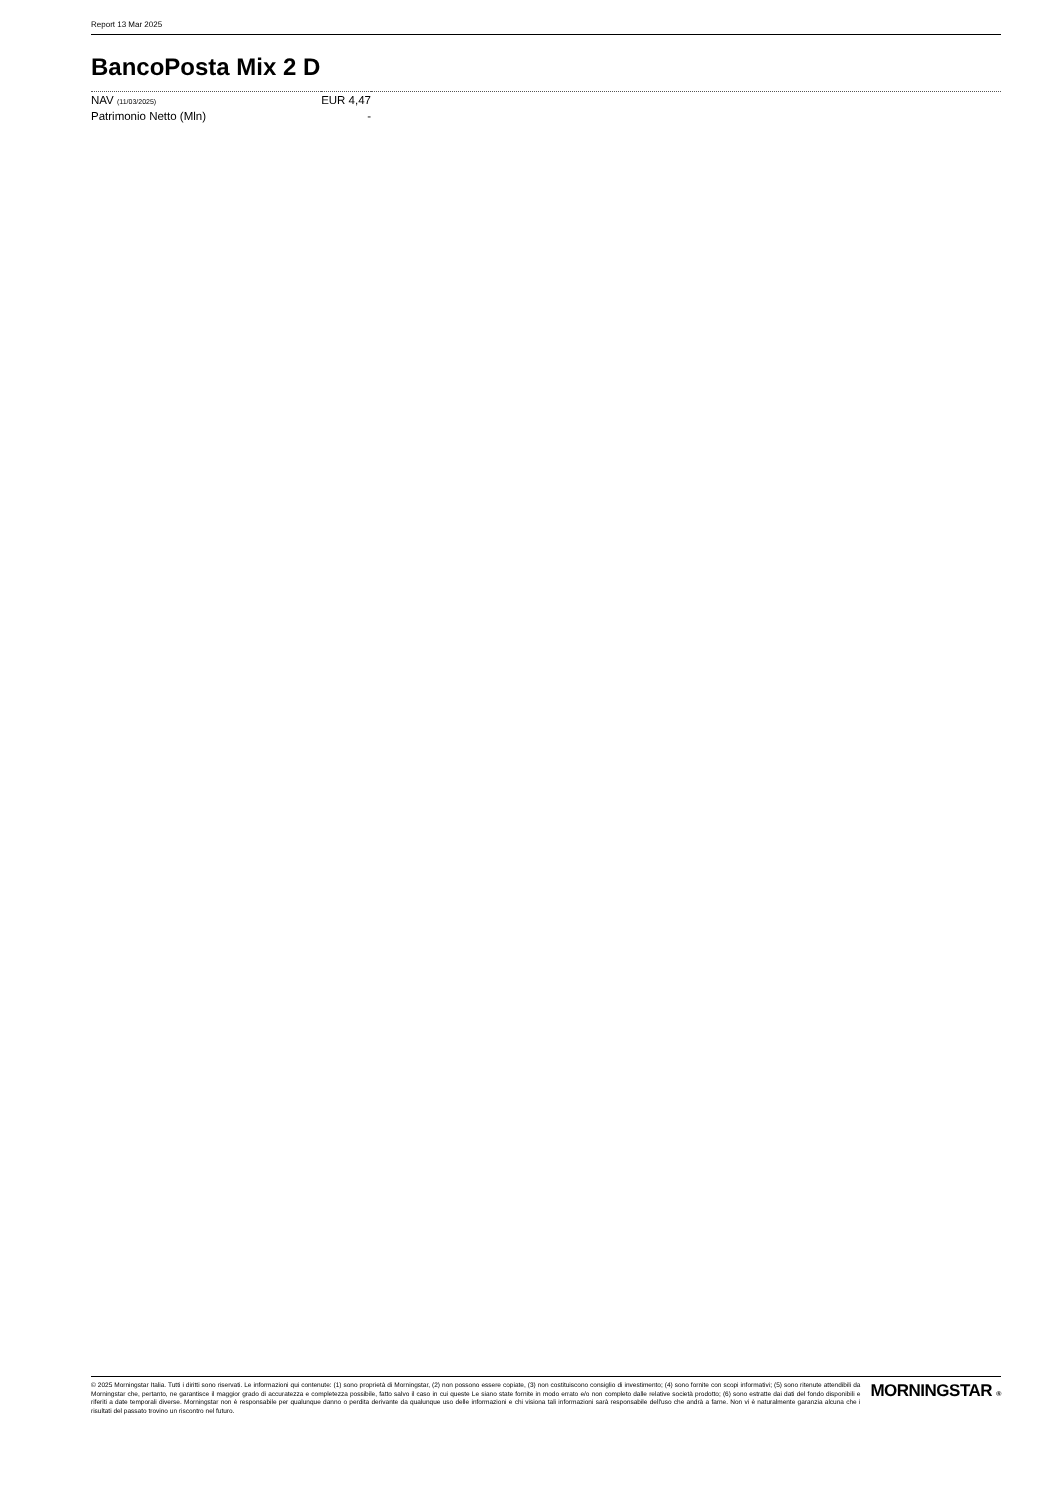Report 13 Mar 2025
BancoPosta Mix 2 D
| NAV (11/03/2025) | EUR 4,47 | |
| Patrimonio Netto (Mln) | - | |
© 2025 Morningstar Italia. Tutti i diritti sono riservati. Le informazioni qui contenute: (1) sono proprietà di Morningstar, (2) non possono essere copiate, (3) non costituiscono consiglio di investimento; (4) sono fornite con scopi informativi; (5) sono ritenute attendibili da Morningstar che, pertanto, ne garantisce il maggior grado di accuratezza e completezza possibile, fatto salvo il caso in cui queste Le siano state fornite in modo errato e/o non completo dalle relative società prodotto; (6) sono estratte dai dati del fondo disponibili e riferiti a date temporali diverse. Morningstar non è responsabile per qualunque danno o perdita derivante da qualunque uso delle informazioni e chi visiona tali informazioni sarà responsabile dell'uso che andrà a farne. Non vi è naturalmente garanzia alcuna che i risultati del passato trovino un riscontro nel futuro.
MORNINGSTAR ®